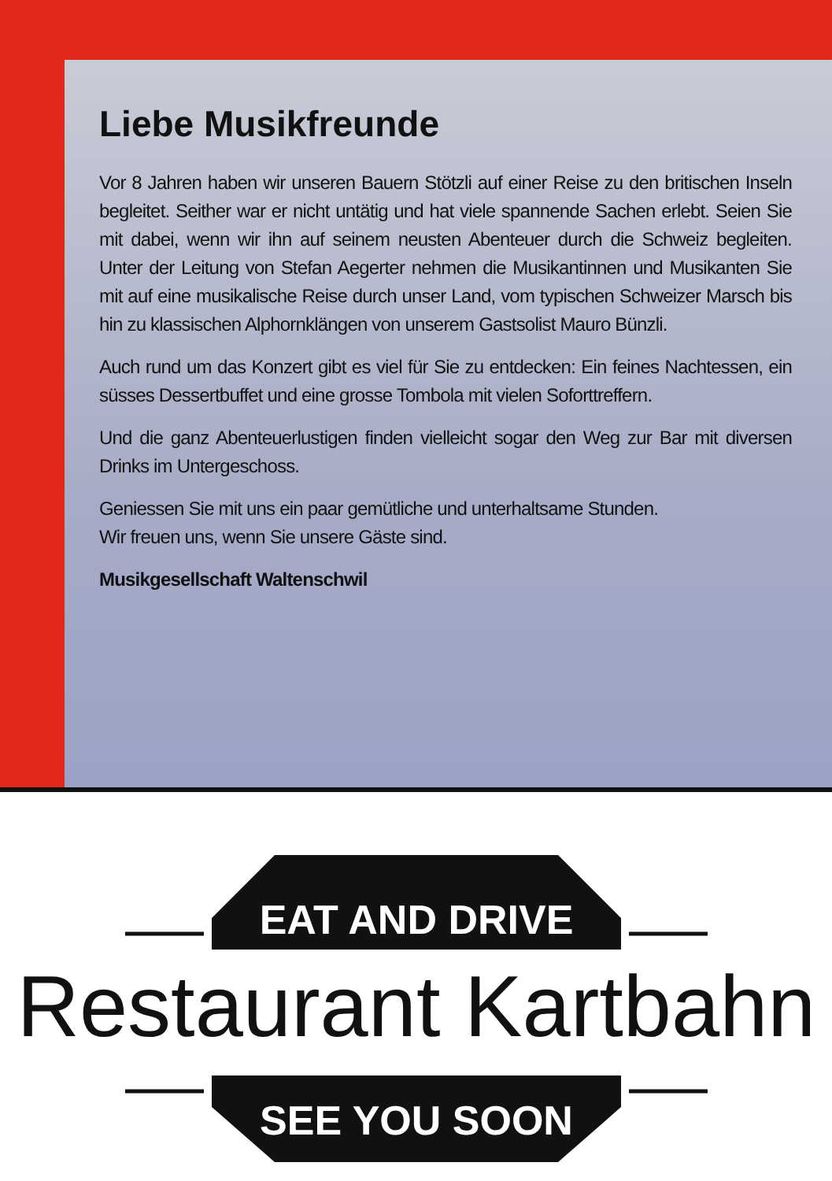Liebe Musikfreunde
Vor 8 Jahren haben wir unseren Bauern Stötzli auf einer Reise zu den britischen Inseln begleitet. Seither war er nicht untätig und hat viele spannende Sachen erlebt. Seien Sie mit dabei, wenn wir ihn auf seinem neusten Abenteuer durch die Schweiz begleiten. Unter der Leitung von Stefan Aegerter nehmen die Musikantinnen und Musikanten Sie mit auf eine musikalische Reise durch unser Land, vom typischen Schweizer Marsch bis hin zu klassischen Alphornklängen von unserem Gastsolist Mauro Bünzli.
Auch rund um das Konzert gibt es viel für Sie zu entdecken: Ein feines Nachtessen, ein süsses Dessertbuffet und eine grosse Tombola mit vielen Soforttreffern.
Und die ganz Abenteuerlustigen finden vielleicht sogar den Weg zur Bar mit diversen Drinks im Untergeschoss.
Geniessen Sie mit uns ein paar gemütliche und unterhaltsame Stunden.
Wir freuen uns, wenn Sie unsere Gäste sind.
Musikgesellschaft Waltenschwil
EAT AND DRIVE
Restaurant Kartbahn
SEE YOU SOON